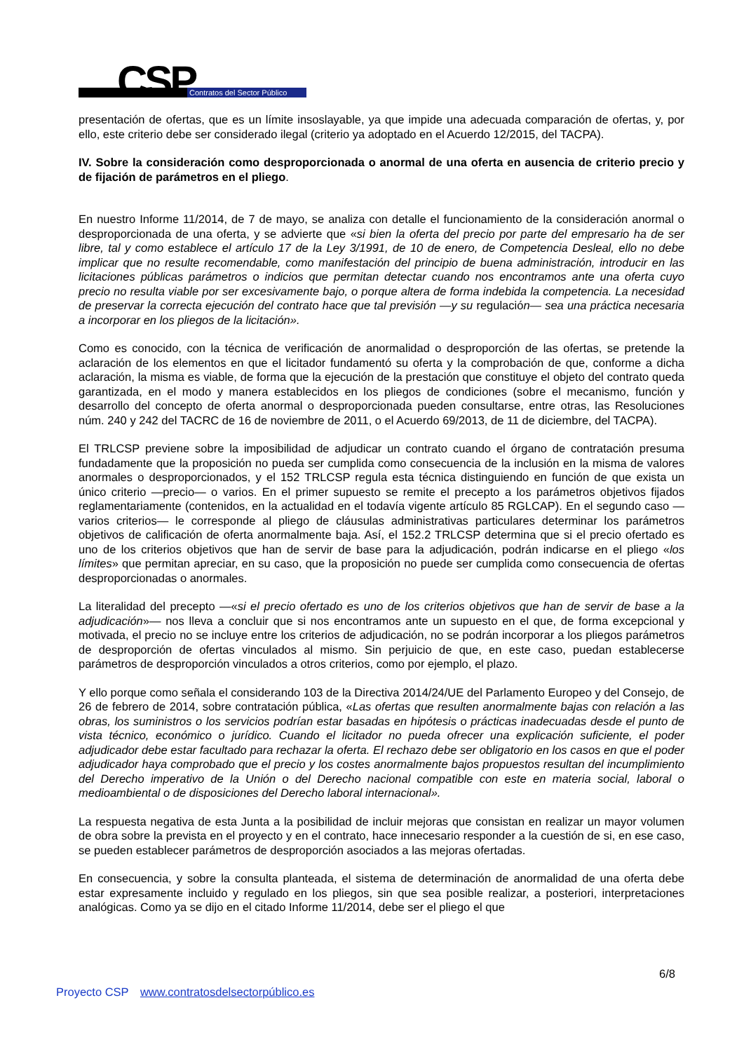CSP Contratos del Sector Público
presentación de ofertas, que es un límite insoslayable, ya que impide una adecuada comparación de ofertas, y, por ello, este criterio debe ser considerado ilegal (criterio ya adoptado en el Acuerdo 12/2015, del TACPA).
IV. Sobre la consideración como desproporcionada o anormal de una oferta en ausencia de criterio precio y de fijación de parámetros en el pliego.
En nuestro Informe 11/2014, de 7 de mayo, se analiza con detalle el funcionamiento de la consideración anormal o desproporcionada de una oferta, y se advierte que «si bien la oferta del precio por parte del empresario ha de ser libre, tal y como establece el artículo 17 de la Ley 3/1991, de 10 de enero, de Competencia Desleal, ello no debe implicar que no resulte recomendable, como manifestación del principio de buena administración, introducir en las licitaciones públicas parámetros o indicios que permitan detectar cuando nos encontramos ante una oferta cuyo precio no resulta viable por ser excesivamente bajo, o porque altera de forma indebida la competencia. La necesidad de preservar la correcta ejecución del contrato hace que tal previsión —y su regulación— sea una práctica necesaria a incorporar en los pliegos de la licitación».
Como es conocido, con la técnica de verificación de anormalidad o desproporción de las ofertas, se pretende la aclaración de los elementos en que el licitador fundamentó su oferta y la comprobación de que, conforme a dicha aclaración, la misma es viable, de forma que la ejecución de la prestación que constituye el objeto del contrato queda garantizada, en el modo y manera establecidos en los pliegos de condiciones (sobre el mecanismo, función y desarrollo del concepto de oferta anormal o desproporcionada pueden consultarse, entre otras, las Resoluciones núm. 240 y 242 del TACRC de 16 de noviembre de 2011, o el Acuerdo 69/2013, de 11 de diciembre, del TACPA).
El TRLCSP previene sobre la imposibilidad de adjudicar un contrato cuando el órgano de contratación presuma fundadamente que la proposición no pueda ser cumplida como consecuencia de la inclusión en la misma de valores anormales o desproporcionados, y el 152 TRLCSP regula esta técnica distinguiendo en función de que exista un único criterio —precio— o varios. En el primer supuesto se remite el precepto a los parámetros objetivos fijados reglamentariamente (contenidos, en la actualidad en el todavía vigente artículo 85 RGLCAP). En el segundo caso —varios criterios— le corresponde al pliego de cláusulas administrativas particulares determinar los parámetros objetivos de calificación de oferta anormalmente baja. Así, el 152.2 TRLCSP determina que si el precio ofertado es uno de los criterios objetivos que han de servir de base para la adjudicación, podrán indicarse en el pliego «los límites» que permitan apreciar, en su caso, que la proposición no puede ser cumplida como consecuencia de ofertas desproporcionadas o anormales.
La literalidad del precepto —«si el precio ofertado es uno de los criterios objetivos que han de servir de base a la adjudicación»— nos lleva a concluir que si nos encontramos ante un supuesto en el que, de forma excepcional y motivada, el precio no se incluye entre los criterios de adjudicación, no se podrán incorporar a los pliegos parámetros de desproporción de ofertas vinculados al mismo. Sin perjuicio de que, en este caso, puedan establecerse parámetros de desproporción vinculados a otros criterios, como por ejemplo, el plazo.
Y ello porque como señala el considerando 103 de la Directiva 2014/24/UE del Parlamento Europeo y del Consejo, de 26 de febrero de 2014, sobre contratación pública, «Las ofertas que resulten anormalmente bajas con relación a las obras, los suministros o los servicios podrían estar basadas en hipótesis o prácticas inadecuadas desde el punto de vista técnico, económico o jurídico. Cuando el licitador no pueda ofrecer una explicación suficiente, el poder adjudicador debe estar facultado para rechazar la oferta. El rechazo debe ser obligatorio en los casos en que el poder adjudicador haya comprobado que el precio y los costes anormalmente bajos propuestos resultan del incumplimiento del Derecho imperativo de la Unión o del Derecho nacional compatible con este en materia social, laboral o medioambiental o de disposiciones del Derecho laboral internacional».
La respuesta negativa de esta Junta a la posibilidad de incluir mejoras que consistan en realizar un mayor volumen de obra sobre la prevista en el proyecto y en el contrato, hace innecesario responder a la cuestión de si, en ese caso, se pueden establecer parámetros de desproporción asociados a las mejoras ofertadas.
En consecuencia, y sobre la consulta planteada, el sistema de determinación de anormalidad de una oferta debe estar expresamente incluido y regulado en los pliegos, sin que sea posible realizar, a posteriori, interpretaciones analógicas. Como ya se dijo en el citado Informe 11/2014, debe ser el pliego el que
6/8
Proyecto CSP www.contratosdelsectorpúblico.es